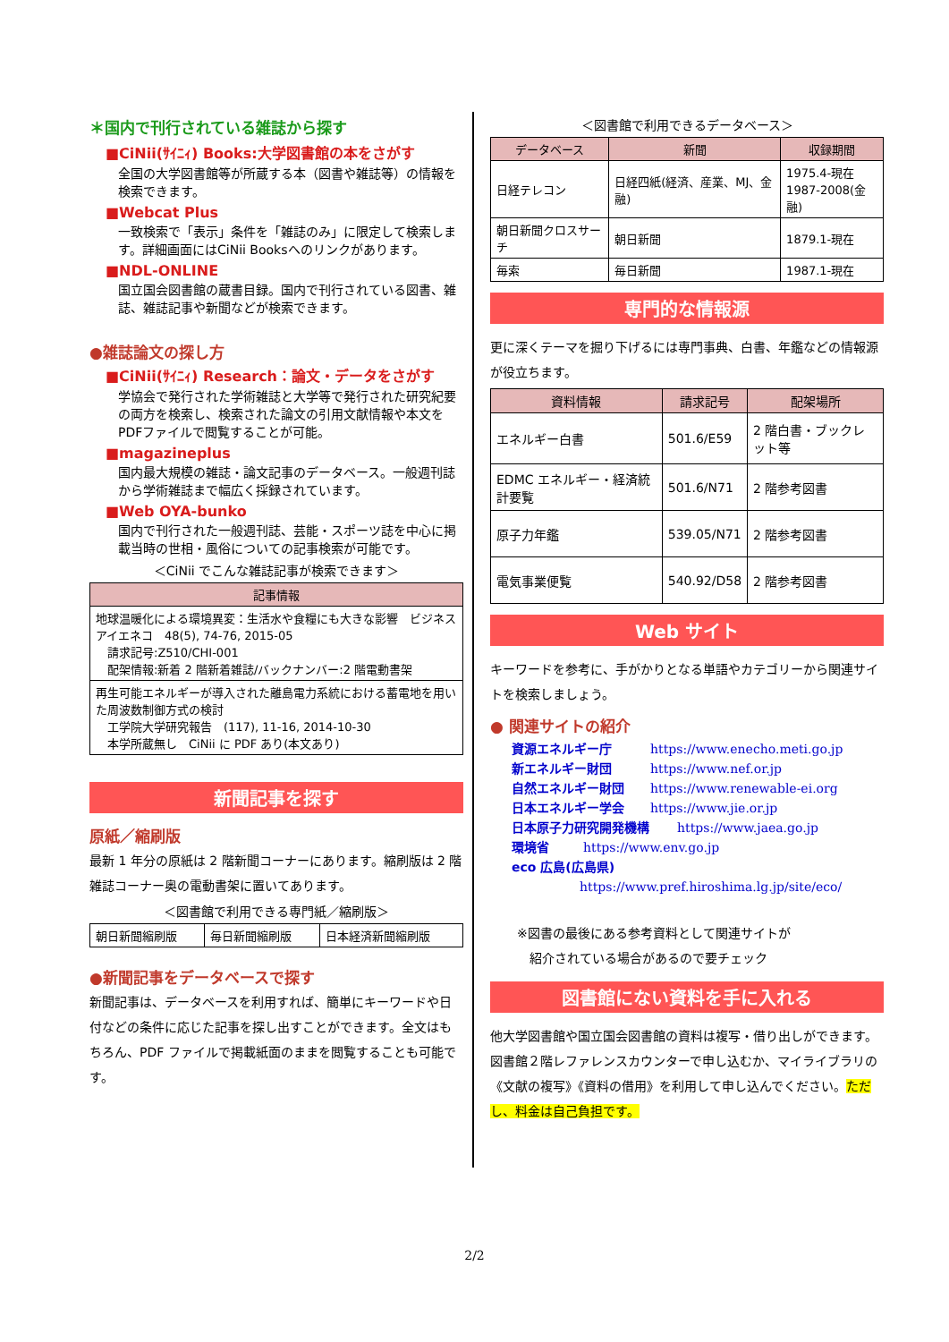＊国内で刊行されている雑誌から探す
■CiNii(ｻｲﾆｨ) Books:大学図書館の本をさがす
全国の大学図書館等が所蔵する本（図書や雑誌等）の情報を検索できます。
■Webcat Plus
一致検索で「表示」条件を「雑誌のみ」に限定して検索します。詳細画面にはCiNii Booksへのリンクがあります。
■NDL-ONLINE
国立国会図書館の蔵書目録。国内で刊行されている図書、雑誌、雑誌記事や新聞などが検索できます。
●雑誌論文の探し方
■CiNii(ｻｲﾆｨ) Research：論文・データをさがす
学協会で発行された学術雑誌と大学等で発行された研究紀要の両方を検索し、検索された論文の引用文献情報や本文をPDFファイルで閲覧することが可能。
■magazineplus
国内最大規模の雑誌・論文記事のデータベース。一般週刊誌から学術雑誌まで幅広く採録されています。
■Web OYA-bunko
国内で刊行された一般週刊誌、芸能・スポーツ誌を中心に掲載当時の世相・風俗についての記事検索が可能です。
＜CiNii でこんな雑誌記事が検索できます＞
| 記事情報 |
| --- |
| 地球温暖化による環境異変：生活水や食糧にも大きな影響 ビジネスアイエネコ 48(5), 74-76, 2015-05 請求記号:Z510/CHI-001 配架情報:新着 2 階新着雑誌/バックナンバー:2 階電動書架 |
| 再生可能エネルギーが導入された離島電力系統における蓄電地を用いた周波数制御方式の検討 工学院大学研究報告 (117), 11-16, 2014-10-30 本学所蔵無し CiNii に PDF あり(本文あり) |
新聞記事を探す
原紙／縮刷版
最新 1 年分の原紙は 2 階新聞コーナーにあります。縮刷版は 2 階雑誌コーナー奥の電動書架に置いてあります。
＜図書館で利用できる専門紙／縮刷版＞
| 朝日新聞縮刷版 | 毎日新聞縮刷版 | 日本経済新聞縮刷版 |
●新聞記事をデータベースで探す
新聞記事は、データベースを利用すれば、簡単にキーワードや日付などの条件に応じた記事を探し出すことができます。全文はもちろん、PDF ファイルで掲載紙面のままを閲覧することも可能です。
＜図書館で利用できるデータベース＞
| データベース | 新聞 | 収録期間 |
| --- | --- | --- |
| 日経テレコン | 日経四紙(経済、産業、MJ、金融) | 1975.4-現在 1987-2008(金融) |
| 朝日新聞クロスサーチ | 朝日新聞 | 1879.1-現在 |
| 毎索 | 毎日新聞 | 1987.1-現在 |
専門的な情報源
更に深くテーマを掘り下げるには専門事典、白書、年鑑などの情報源が役立ちます。
| 資料情報 | 請求記号 | 配架場所 |
| --- | --- | --- |
| エネルギー白書 | 501.6/E59 | 2 階白書・ブックレット等 |
| EDMC エネルギー・経済統計要覧 | 501.6/N71 | 2 階参考図書 |
| 原子力年鑑 | 539.05/N71 | 2 階参考図書 |
| 電気事業便覧 | 540.92/D58 | 2 階参考図書 |
Web サイト
キーワードを参考に、手がかりとなる単語やカテゴリーから関連サイトを検索しましょう。
● 関連サイトの紹介
資源エネルギー庁 https://www.enecho.meti.go.jp
新エネルギー財団 https://www.nef.or.jp
自然エネルギー財団 https://www.renewable-ei.org
日本エネルギー学会 https://www.jie.or.jp
日本原子力研究開発機構 https://www.jaea.go.jp
環境省 https://www.env.go.jp
eco 広島(広島県)
https://www.pref.hiroshima.lg.jp/site/eco/
※図書の最後にある参考資料として関連サイトが
　紹介されている場合があるので要チェック
図書館にない資料を手に入れる
他大学図書館や国立国会図書館の資料は複写・借り出しができます。図書館２階レファレンスカウンターで申し込むか、マイライブラリの《文献の複写》《資料の借用》を利用して申し込んでください。ただし、料金は自己負担です。
2/2